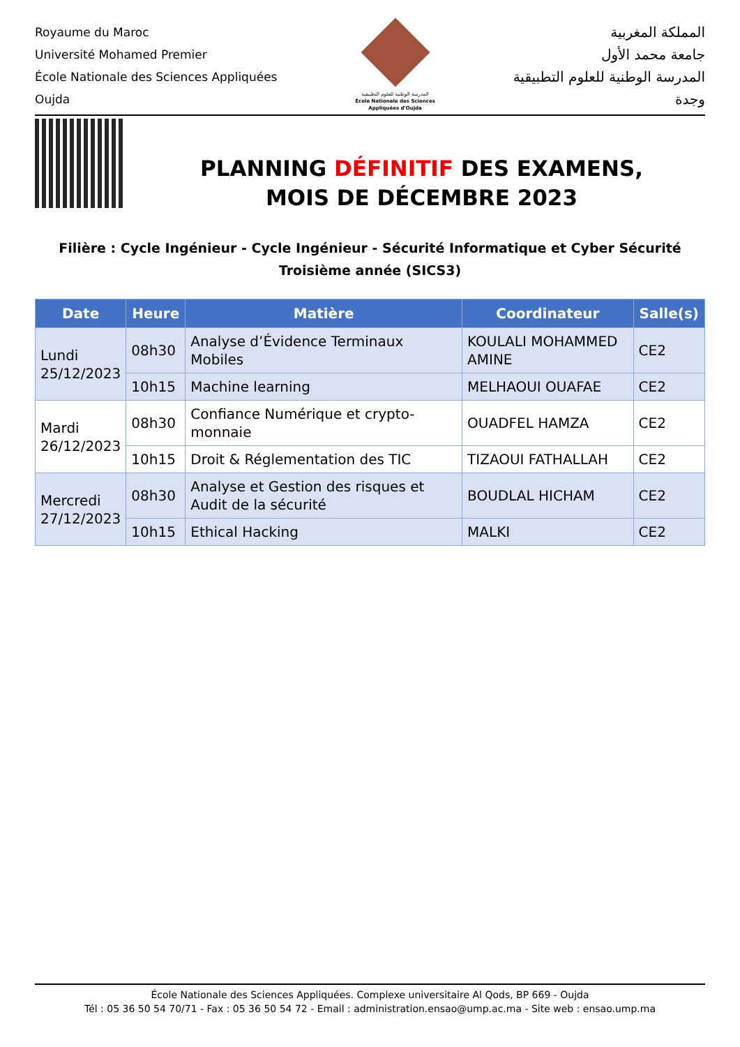Royaume du Maroc
Université Mohamed Premier
École Nationale des Sciences Appliquées
Oujda
المدرسة الوطنية للعلوم التطبيقية
École Nationale des Sciences Appliquées d'Oujda
المملكة المغربية
جامعة محمد الأول
المدرسة الوطنية للعلوم التطبيقية
وجدة
PLANNING DÉFINITIF DES EXAMENS,
MOIS DE DÉCEMBRE 2023
Filière : Cycle Ingénieur - Cycle Ingénieur - Sécurité Informatique et Cyber Sécurité
Troisième année (SICS3)
| Date | Heure | Matière | Coordinateur | Salle(s) |
| --- | --- | --- | --- | --- |
| Lundi 25/12/2023 | 08h30 | Analyse d’Évidence Terminaux Mobiles | KOULALI MOHAMMED AMINE | CE2 |
| | 10h15 | Machine learning | MELHAOUI OUAFAE | CE2 |
| Mardi 26/12/2023 | 08h30 | Confiance Numérique et crypto-monnaie | OUADFEL HAMZA | CE2 |
| | 10h15 | Droit & Réglementation des TIC | TIZAOUI FATHALLAH | CE2 |
| Mercredi 27/12/2023 | 08h30 | Analyse et Gestion des risques et Audit de la sécurité | BOUDLAL HICHAM | CE2 |
| | 10h15 | Ethical Hacking | MALKI | CE2 |
École Nationale des Sciences Appliquées. Complexe universitaire Al Qods, BP 669 - Oujda
Tél : 05 36 50 54 70/71 - Fax : 05 36 50 54 72 - Email : administration.ensao@ump.ac.ma - Site web : ensao.ump.ma